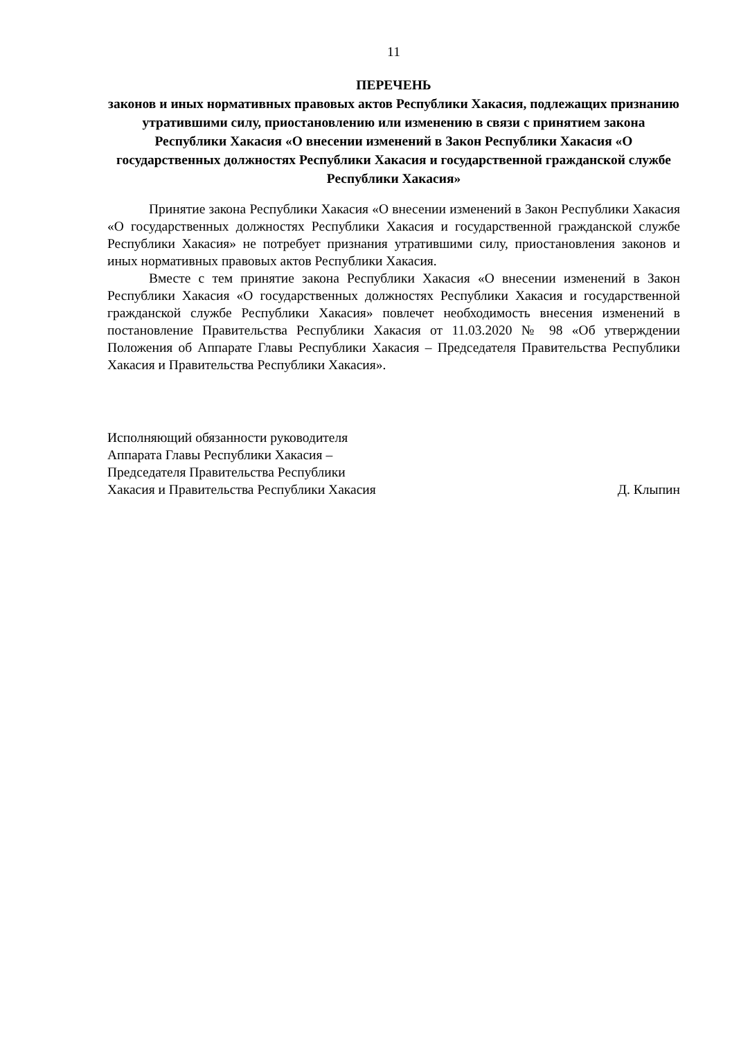11
ПЕРЕЧЕНЬ
законов и иных нормативных правовых актов Республики Хакасия, подлежащих признанию утратившими силу, приостановлению или изменению в связи с принятием закона Республики Хакасия «О внесении изменений в Закон Республики Хакасия «О государственных должностях Республики Хакасия и государственной гражданской службе Республики Хакасия»
Принятие закона Республики Хакасия «О внесении изменений в Закон Республики Хакасия «О государственных должностях Республики Хакасия и государственной гражданской службе Республики Хакасия» не потребует признания утратившими силу, приостановления законов и иных нормативных правовых актов Республики Хакасия.
Вместе с тем принятие закона Республики Хакасия «О внесении изменений в Закон Республики Хакасия «О государственных должностях Республики Хакасия и государственной гражданской службе Республики Хакасия» повлечет необходимость внесения изменений в постановление Правительства Республики Хакасия от 11.03.2020 № 98 «Об утверждении Положения об Аппарате Главы Республики Хакасия – Председателя Правительства Республики Хакасия и Правительства Республики Хакасия».
Исполняющий обязанности руководителя
Аппарата Главы Республики Хакасия –
Председателя Правительства Республики
Хакасия и Правительства Республики Хакасия
Д. Клыпин